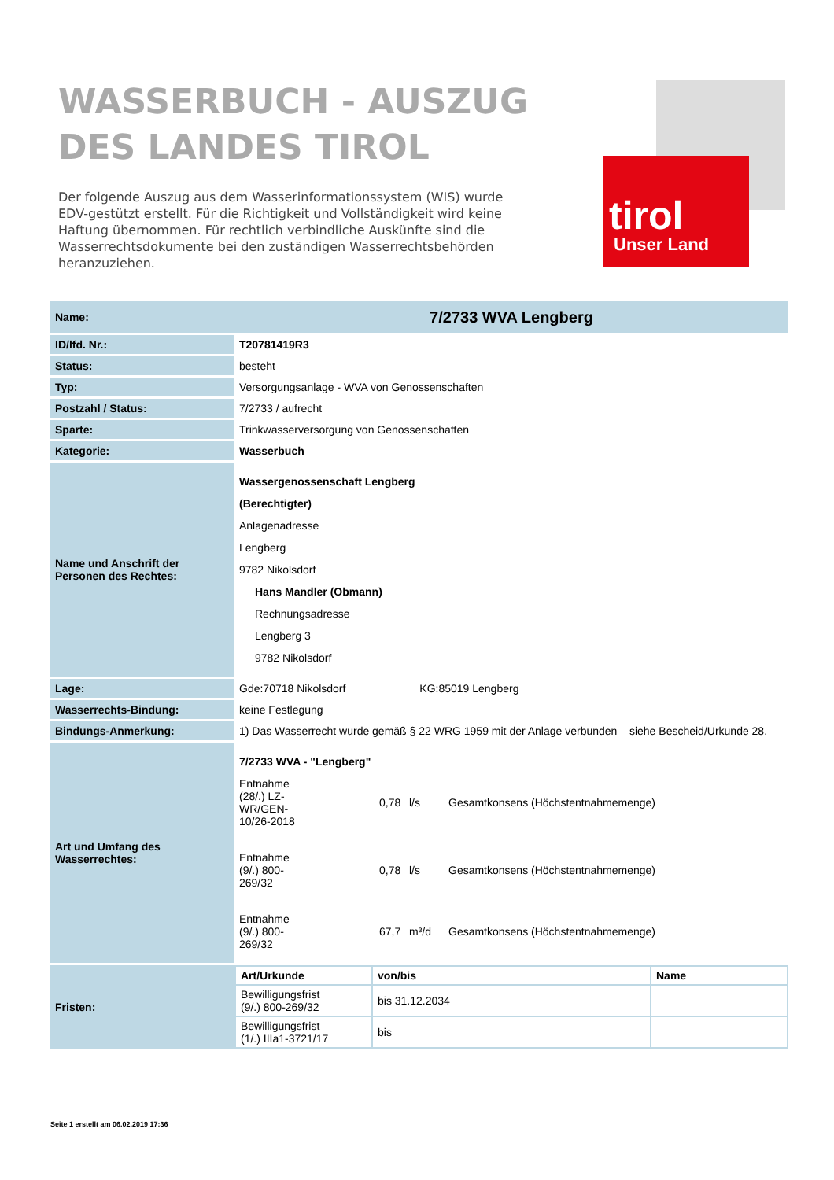WASSERBUCH - AUSZUG
DES LANDES TIROL
Der folgende Auszug aus dem Wasserinformationssystem (WIS) wurde EDV-gestützt erstellt. Für die Richtigkeit und Vollständigkeit wird keine Haftung übernommen. Für rechtlich verbindliche Auskünfte sind die Wasserrechtsdokumente bei den zuständigen Wasserrechtsbehörden heranzuziehen.
tirol
Unser Land
| Name: | 7/2733 WVA Lengberg |
| ID/lfd. Nr.: | T20781419R3 |
| Status: | besteht |
| Typ: | Versorgungsanlage - WVA von Genossenschaften |
| Postzahl / Status: | 7/2733 / aufrecht |
| Sparte: | Trinkwasserversorgung von Genossenschaften |
| Kategorie: | Wasserbuch |
| Name und Anschrift der Personen des Rechtes: | Wassergenossenschaft Lengberg (Berechtigter) Anlagenadresse Lengberg 9782 Nikolsdorf Hans Mandler (Obmann) Rechnungsadresse Lengberg 3 9782 Nikolsdorf |
| Lage: | Gde:70718 Nikolsdorf KG:85019 Lengberg |
| Wasserrechts-Bindung: | keine Festlegung |
| Bindungs-Anmerkung: | 1) Das Wasserrecht wurde gemäß § 22 WRG 1959 mit der Anlage verbunden – siehe Bescheid/Urkunde 28. |
| Art und Umfang des Wasserrechtes: | 7/2733 WVA - "Lengberg" Entnahme (28/.) LZ- WR/GEN- 10/26-2018 0,78 l/s Gesamtkonsens (Höchstentnahmemenge) Entnahme (9/.) 800- 269/32 0,78 l/s Gesamtkonsens (Höchstentnahmemenge) Entnahme (9/.) 800- 269/32 67,7 m³/d Gesamtkonsens (Höchstentnahmemenge) |
| Fristen: | / Art/Urkunde / von/bis / Name / / --- / --- / --- / / Bewilligungsfrist (9/.) 800-269/32 / bis 31.12.2034 / / / Bewilligungsfrist (1/.) IIIa1-3721/17 / bis / / |
Seite 1 erstellt am 06.02.2019 17:36